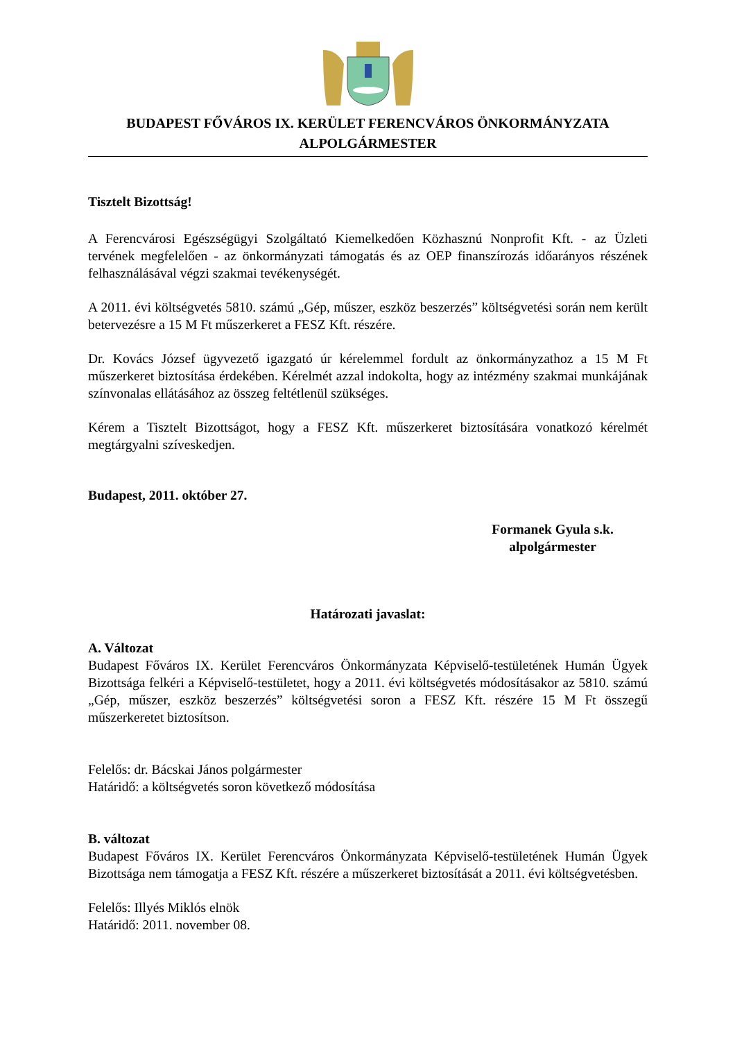BUDAPEST FŐVÁROS IX. KERÜLET FERENCVÁROS ÖNKORMÁNYZATA
ALPOLGÁRMESTER
Tisztelt Bizottság!
A Ferencvárosi Egészségügyi Szolgáltató Kiemelkedően Közhasznú Nonprofit Kft. - az Üzleti tervének megfelelően - az önkormányzati támogatás és az OEP finanszírozás időarányos részének felhasználásával végzi szakmai tevékenységét.
A 2011. évi költségvetés 5810. számú „Gép, műszer, eszköz beszerzés” költségvetési során nem került betervezésre a 15 M Ft műszerkeret a FESZ Kft. részére.
Dr. Kovács József ügyvezető igazgató úr kérelemmel fordult az önkormányzathoz a 15 M Ft műszerkeret biztosítása érdekében. Kérelmét azzal indokolta, hogy az intézmény szakmai munkájának színvonalas ellátásához az összeg feltétlenül szükséges.
Kérem a Tisztelt Bizottságot, hogy a FESZ Kft. műszerkeret biztosítására vonatkozó kérelmét megtárgyalni szíveskedjen.
Budapest, 2011. október 27.
Formanek Gyula s.k.
alpolgármester
Határozati javaslat:
A. Változat
Budapest Főváros IX. Kerület Ferencváros Önkormányzata Képviselő-testületének Humán Ügyek Bizottsága felkéri a Képviselő-testületet, hogy a 2011. évi költségvetés módosításakor az 5810. számú „Gép, műszer, eszköz beszerzés” költségvetési soron a FESZ Kft. részére 15 M Ft összegű műszerkeretet biztosítson.
Felelős: dr. Bácskai János polgármester
Határidő: a költségvetés soron következő módosítása
B. változat
Budapest Főváros IX. Kerület Ferencváros Önkormányzata Képviselő-testületének Humán Ügyek Bizottsága nem támogatja a FESZ Kft. részére a műszerkeret biztosítását a 2011. évi költségvetésben.
Felelős: Illyés Miklós elnök
Határidő: 2011. november 08.